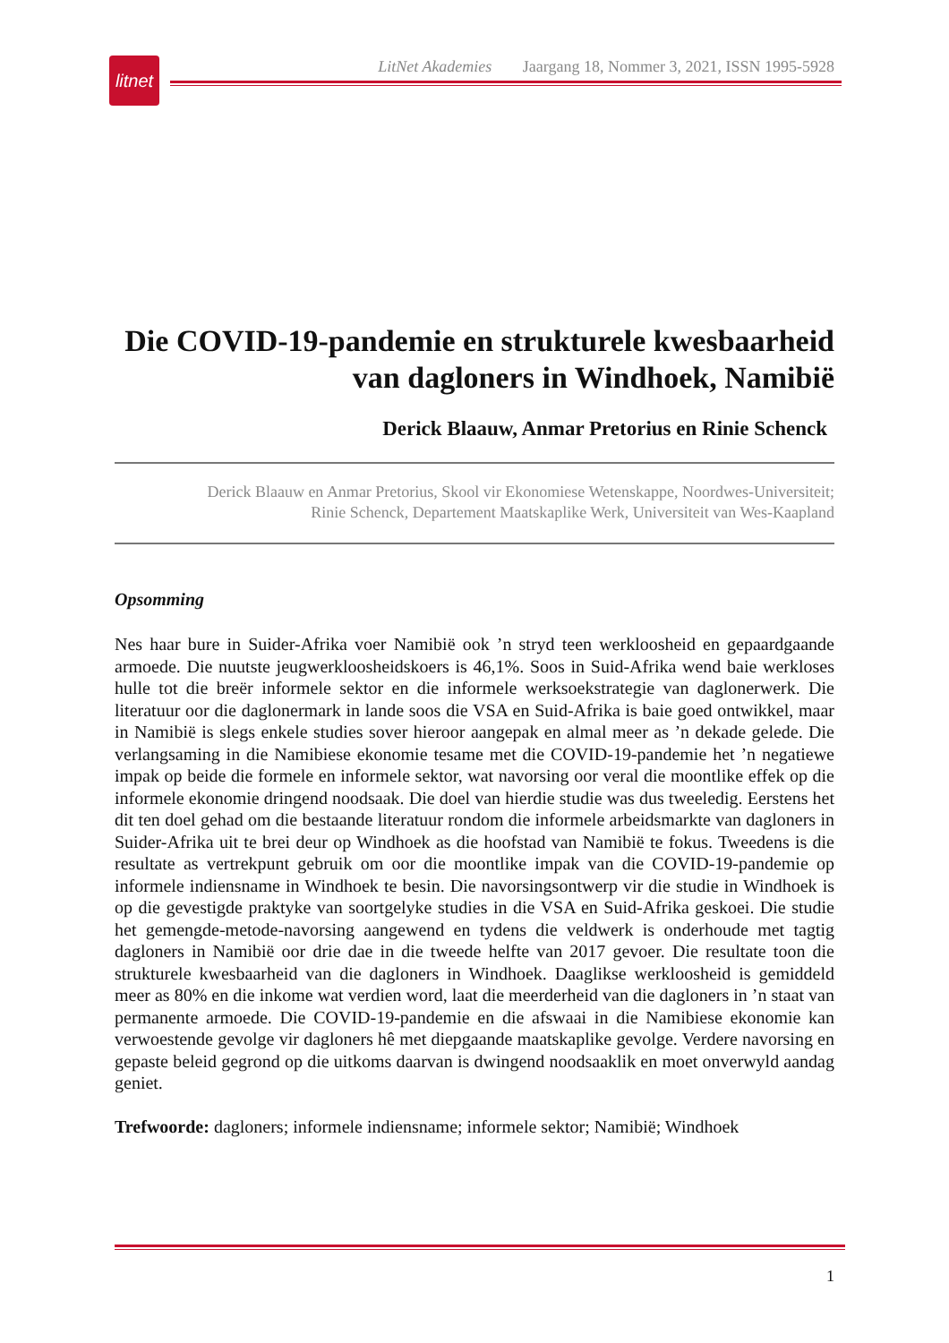litnet
LitNet Akademies Jaargang 18, Nommer 3, 2021, ISSN 1995-5928
Die COVID-19-pandemie en strukturele kwesbaarheid van dagloners in Windhoek, Namibië
Derick Blaauw, Anmar Pretorius en Rinie Schenck
Derick Blaauw en Anmar Pretorius, Skool vir Ekonomiese Wetenskappe, Noordwes-Universiteit;
Rinie Schenck, Departement Maatskaplike Werk, Universiteit van Wes-Kaapland
Opsomming
Nes haar bure in Suider-Afrika voer Namibië ook ’n stryd teen werkloosheid en gepaardgaande armoede. Die nuutste jeugwerkloosheidskoers is 46,1%. Soos in Suid-Afrika wend baie werkloses hulle tot die breër informele sektor en die informele werksoekstrategie van daglonerwerk. Die literatuur oor die daglonermark in lande soos die VSA en Suid-Afrika is baie goed ontwikkel, maar in Namibië is slegs enkele studies sover hieroor aangepak en almal meer as ’n dekade gelede. Die verlangsaming in die Namibiese ekonomie tesame met die COVID-19-pandemie het ’n negatiewe impak op beide die formele en informele sektor, wat navorsing oor veral die moontlike effek op die informele ekonomie dringend noodsaak. Die doel van hierdie studie was dus tweeledig. Eerstens het dit ten doel gehad om die bestaande literatuur rondom die informele arbeidsmarkte van dagloners in Suider-Afrika uit te brei deur op Windhoek as die hoofstad van Namibië te fokus. Tweedens is die resultate as vertrekpunt gebruik om oor die moontlike impak van die COVID-19-pandemie op informele indiensname in Windhoek te besin. Die navorsingsontwerp vir die studie in Windhoek is op die gevestigde praktyke van soortgelyke studies in die VSA en Suid-Afrika geskoei. Die studie het gemengde-metode-navorsing aangewend en tydens die veldwerk is onderhoude met tagtig dagloners in Namibië oor drie dae in die tweede helfte van 2017 gevoer. Die resultate toon die strukturele kwesbaarheid van die dagloners in Windhoek. Daaglikse werkloosheid is gemiddeld meer as 80% en die inkome wat verdien word, laat die meerderheid van die dagloners in ’n staat van permanente armoede. Die COVID-19-pandemie en die afswaai in die Namibiese ekonomie kan verwoestende gevolge vir dagloners hê met diepgaande maatskaplike gevolge. Verdere navorsing en gepaste beleid gegrond op die uitkoms daarvan is dwingend noodsaaklik en moet onverwyld aandag geniet.
Trefwoorde: dagloners; informele indiensname; informele sektor; Namibië; Windhoek
1